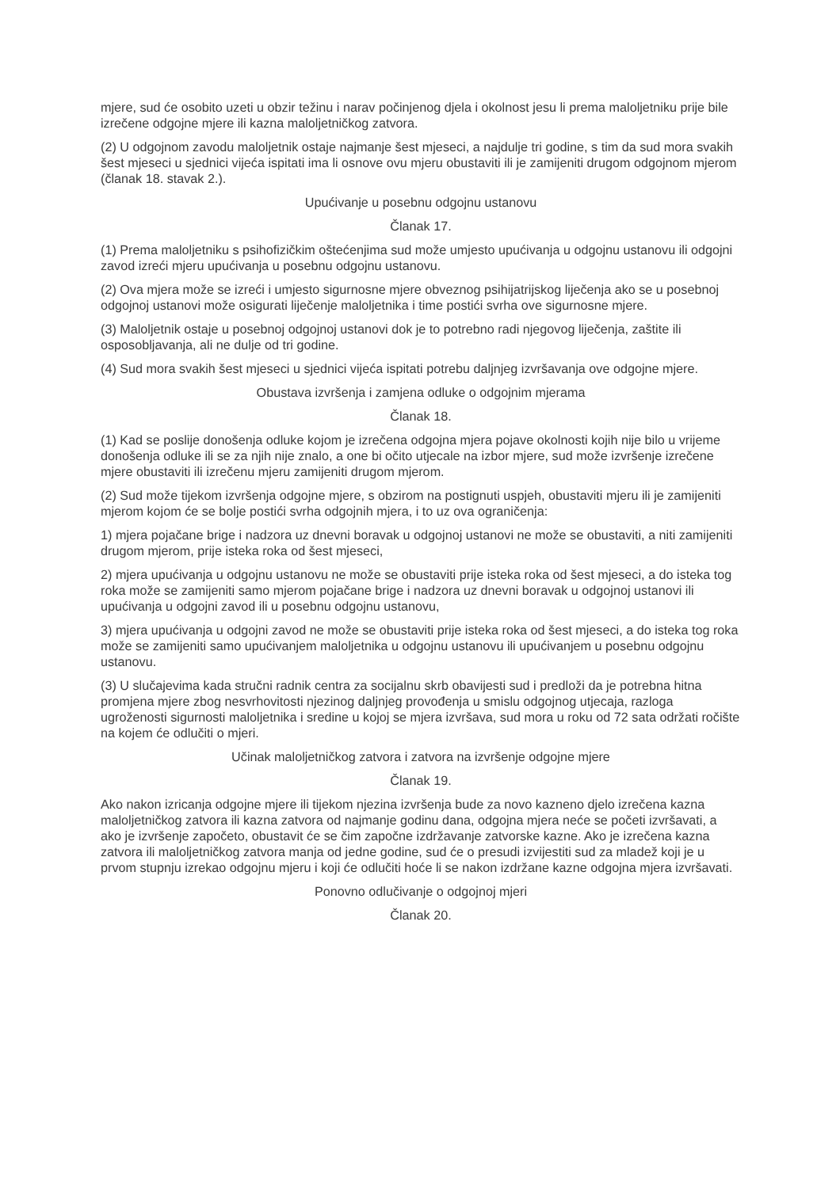mjere, sud će osobito uzeti u obzir težinu i narav počinjenog djela i okolnost jesu li prema maloljetniku prije bile izrečene odgojne mjere ili kazna maloljetničkog zatvora.
(2) U odgojnom zavodu maloljetnik ostaje najmanje šest mjeseci, a najdulje tri godine, s tim da sud mora svakih šest mjeseci u sjednici vijeća ispitati ima li osnove ovu mjeru obustaviti ili je zamijeniti drugom odgojnom mjerom (članak 18. stavak 2.).
Upućivanje u posebnu odgojnu ustanovu
Članak 17.
(1) Prema maloljetniku s psihofizičkim oštećenjima sud može umjesto upućivanja u odgojnu ustanovu ili odgojni zavod izreći mjeru upućivanja u posebnu odgojnu ustanovu.
(2) Ova mjera može se izreći i umjesto sigurnosne mjere obveznog psihijatrijskog liječenja ako se u posebnoj odgojnoj ustanovi može osigurati liječenje maloljetnika i time postići svrha ove sigurnosne mjere.
(3) Maloljetnik ostaje u posebnoj odgojnoj ustanovi dok je to potrebno radi njegovog liječenja, zaštite ili osposobljavanja, ali ne dulje od tri godine.
(4) Sud mora svakih šest mjeseci u sjednici vijeća ispitati potrebu daljnjeg izvršavanja ove odgojne mjere.
Obustava izvršenja i zamjena odluke o odgojnim mjerama
Članak 18.
(1) Kad se poslije donošenja odluke kojom je izrečena odgojna mjera pojave okolnosti kojih nije bilo u vrijeme donošenja odluke ili se za njih nije znalo, a one bi očito utjecale na izbor mjere, sud može izvršenje izrečene mjere obustaviti ili izrečenu mjeru zamijeniti drugom mjerom.
(2) Sud može tijekom izvršenja odgojne mjere, s obzirom na postignuti uspjeh, obustaviti mjeru ili je zamijeniti mjerom kojom će se bolje postići svrha odgojnih mjera, i to uz ova ograničenja:
1) mjera pojačane brige i nadzora uz dnevni boravak u odgojnoj ustanovi ne može se obustaviti, a niti zamijeniti drugom mjerom, prije isteka roka od šest mjeseci,
2) mjera upućivanja u odgojnu ustanovu ne može se obustaviti prije isteka roka od šest mjeseci, a do isteka tog roka može se zamijeniti samo mjerom pojačane brige i nadzora uz dnevni boravak u odgojnoj ustanovi ili upućivanja u odgojni zavod ili u posebnu odgojnu ustanovu,
3) mjera upućivanja u odgojni zavod ne može se obustaviti prije isteka roka od šest mjeseci, a do isteka tog roka može se zamijeniti samo upućivanjem maloljetnika u odgojnu ustanovu ili upućivanjem u posebnu odgojnu ustanovu.
(3) U slučajevima kada stručni radnik centra za socijalnu skrb obavijesti sud i predloži da je potrebna hitna promjena mjere zbog nesvrhovitosti njezinog daljnjeg provođenja u smislu odgojnog utjecaja, razloga ugroženosti sigurnosti maloljetnika i sredine u kojoj se mjera izvršava, sud mora u roku od 72 sata održati ročište na kojem će odlučiti o mjeri.
Učinak maloljetničkog zatvora i zatvora na izvršenje odgojne mjere
Članak 19.
Ako nakon izricanja odgojne mjere ili tijekom njezina izvršenja bude za novo kazneno djelo izrečena kazna maloljetničkog zatvora ili kazna zatvora od najmanje godinu dana, odgojna mjera neće se početi izvršavati, a ako je izvršenje započeto, obustavit će se čim započne izdržavanje zatvorske kazne. Ako je izrečena kazna zatvora ili maloljetničkog zatvora manja od jedne godine, sud će o presudi izvijestiti sud za mladež koji je u prvom stupnju izrekao odgojnu mjeru i koji će odlučiti hoće li se nakon izdržane kazne odgojna mjera izvršavati.
Ponovno odlučivanje o odgojnoj mjeri
Članak 20.